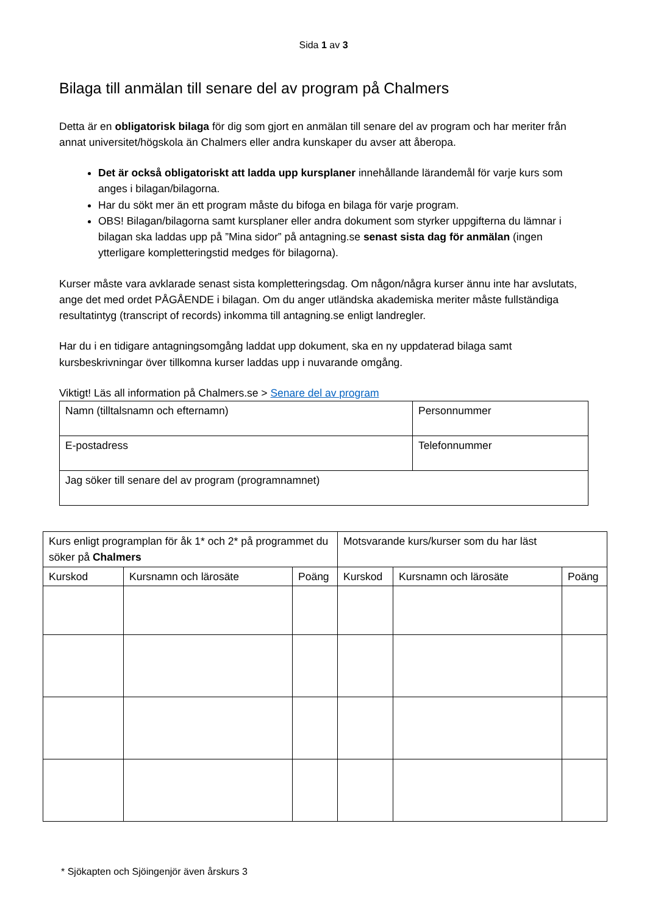Sida 1 av 3
Bilaga till anmälan till senare del av program på Chalmers
Detta är en obligatorisk bilaga för dig som gjort en anmälan till senare del av program och har meriter från annat universitet/högskola än Chalmers eller andra kunskaper du avser att åberopa.
Det är också obligatoriskt att ladda upp kursplaner innehållande lärandemål för varje kurs som anges i bilagan/bilagorna.
Har du sökt mer än ett program måste du bifoga en bilaga för varje program.
OBS! Bilagan/bilagorna samt kursplaner eller andra dokument som styrker uppgifterna du lämnar i bilagan ska laddas upp på ”Mina sidor” på antagning.se senast sista dag för anmälan (ingen ytterligare kompletteringstid medges för bilagorna).
Kurser måste vara avklarade senast sista kompletteringsdag. Om någon/några kurser ännu inte har avslutats, ange det med ordet PÅGÅENDE i bilagan. Om du anger utländska akademiska meriter måste fullständiga resultatintyg (transcript of records) inkomma till antagning.se enligt landregler.
Har du i en tidigare antagningsomgång laddat upp dokument, ska en ny uppdaterad bilaga samt kursbeskrivningar över tillkomna kurser laddas upp i nuvarande omgång.
Viktigt! Läs all information på Chalmers.se > Senare del av program
| Namn (tilltalsnamn och efternamn) | Personnummer |
| E-postadress | Telefonnummer |
| Jag söker till senare del av program (programnamnet) | |
| Kurs enligt programplan för åk 1* och 2* på programmet du söker på Chalmers | | | Motsvarande kurs/kurser som du har läst | | |
| --- | --- | --- | --- | --- | --- |
| Kurskod | Kursnamn och lärosäte | Poäng | Kurskod | Kursnamn och lärosäte | Poäng |
* Sjökapten och Sjöingenjör även årskurs 3